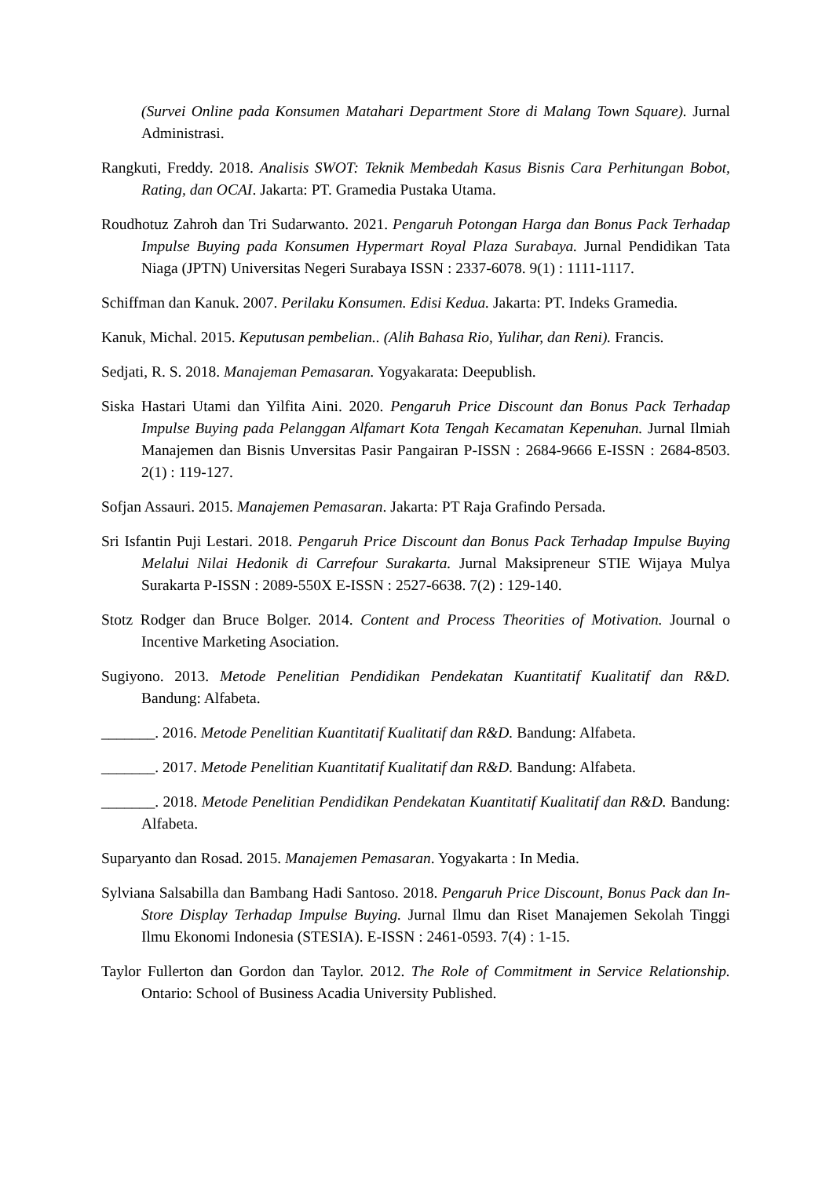(Survei Online pada Konsumen Matahari Department Store di Malang Town Square). Jurnal Administrasi.
Rangkuti, Freddy. 2018. Analisis SWOT: Teknik Membedah Kasus Bisnis Cara Perhitungan Bobot, Rating, dan OCAI. Jakarta: PT. Gramedia Pustaka Utama.
Roudhotuz Zahroh dan Tri Sudarwanto. 2021. Pengaruh Potongan Harga dan Bonus Pack Terhadap Impulse Buying pada Konsumen Hypermart Royal Plaza Surabaya. Jurnal Pendidikan Tata Niaga (JPTN) Universitas Negeri Surabaya ISSN : 2337-6078. 9(1) : 1111-1117.
Schiffman dan Kanuk. 2007. Perilaku Konsumen. Edisi Kedua. Jakarta: PT. Indeks Gramedia.
Kanuk, Michal. 2015. Keputusan pembelian.. (Alih Bahasa Rio, Yulihar, dan Reni). Francis.
Sedjati, R. S. 2018. Manajeman Pemasaran. Yogyakarata: Deepublish.
Siska Hastari Utami dan Yilfita Aini. 2020. Pengaruh Price Discount dan Bonus Pack Terhadap Impulse Buying pada Pelanggan Alfamart Kota Tengah Kecamatan Kepenuhan. Jurnal Ilmiah Manajemen dan Bisnis Unversitas Pasir Pangairan P-ISSN : 2684-9666 E-ISSN : 2684-8503. 2(1) : 119-127.
Sofjan Assauri. 2015. Manajemen Pemasaran. Jakarta: PT Raja Grafindo Persada.
Sri Isfantin Puji Lestari. 2018. Pengaruh Price Discount dan Bonus Pack Terhadap Impulse Buying Melalui Nilai Hedonik di Carrefour Surakarta. Jurnal Maksipreneur STIE Wijaya Mulya Surakarta P-ISSN : 2089-550X E-ISSN : 2527-6638. 7(2) : 129-140.
Stotz Rodger dan Bruce Bolger. 2014. Content and Process Theorities of Motivation. Journal o Incentive Marketing Asociation.
Sugiyono. 2013. Metode Penelitian Pendidikan Pendekatan Kuantitatif Kualitatif dan R&D. Bandung: Alfabeta.
_______. 2016. Metode Penelitian Kuantitatif Kualitatif dan R&D. Bandung: Alfabeta.
_______. 2017. Metode Penelitian Kuantitatif Kualitatif dan R&D. Bandung: Alfabeta.
_______. 2018. Metode Penelitian Pendidikan Pendekatan Kuantitatif Kualitatif dan R&D. Bandung: Alfabeta.
Suparyanto dan Rosad. 2015. Manajemen Pemasaran. Yogyakarta : In Media.
Sylviana Salsabilla dan Bambang Hadi Santoso. 2018. Pengaruh Price Discount, Bonus Pack dan In-Store Display Terhadap Impulse Buying. Jurnal Ilmu dan Riset Manajemen Sekolah Tinggi Ilmu Ekonomi Indonesia (STESIA). E-ISSN : 2461-0593. 7(4) : 1-15.
Taylor Fullerton dan Gordon dan Taylor. 2012. The Role of Commitment in Service Relationship. Ontario: School of Business Acadia University Published.